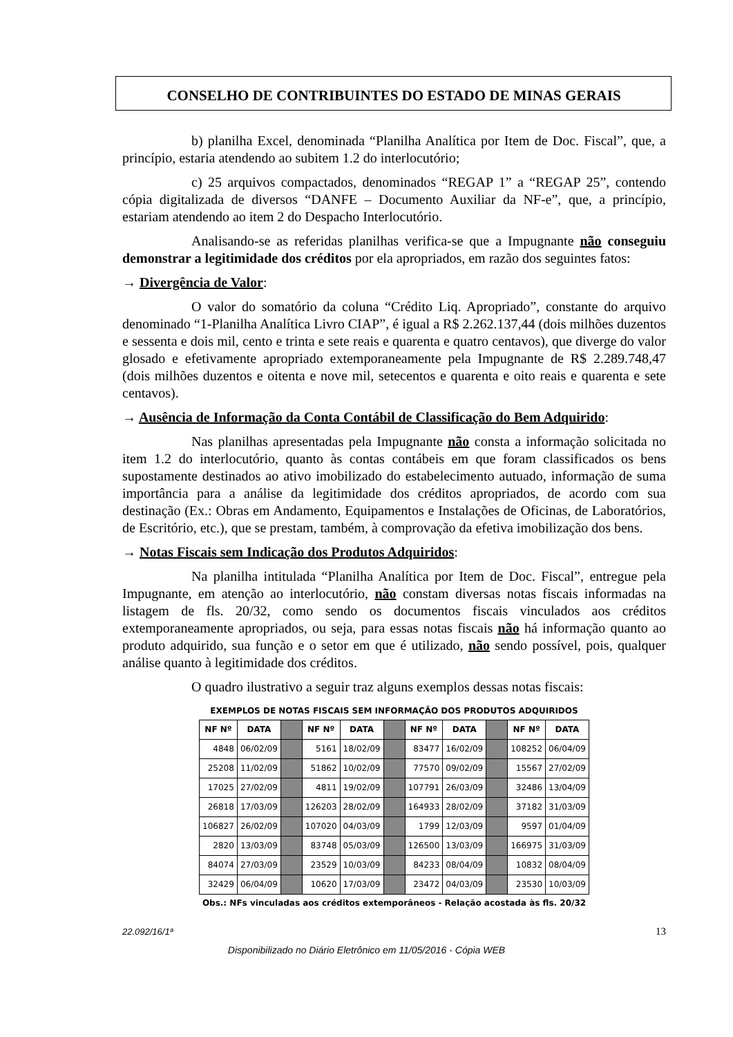CONSELHO DE CONTRIBUINTES DO ESTADO DE MINAS GERAIS
b) planilha Excel, denominada “Planilha Analítica por Item de Doc. Fiscal”, que, a princípio, estaria atendendo ao subitem 1.2 do interlocutório;
c) 25 arquivos compactados, denominados “REGAP 1” a “REGAP 25”, contendo cópia digitalizada de diversos “DANFE – Documento Auxiliar da NF-e”, que, a princípio, estariam atendendo ao item 2 do Despacho Interlocutório.
Analisando-se as referidas planilhas verifica-se que a Impugnante não conseguiu demonstrar a legitimidade dos créditos por ela apropriados, em razão dos seguintes fatos:
→ Divergência de Valor:
O valor do somatório da coluna “Crédito Liq. Apropriado”, constante do arquivo denominado “1-Planilha Analítica Livro CIAP”, é igual a R$ 2.262.137,44 (dois milhões duzentos e sessenta e dois mil, cento e trinta e sete reais e quarenta e quatro centavos), que diverge do valor glosado e efetivamente apropriado extemporaneamente pela Impugnante de R$ 2.289.748,47 (dois milhões duzentos e oitenta e nove mil, setecentos e quarenta e oito reais e quarenta e sete centavos).
→ Ausência de Informação da Conta Contábil de Classificação do Bem Adquirido:
Nas planilhas apresentadas pela Impugnante não consta a informação solicitada no item 1.2 do interlocutório, quanto às contas contábeis em que foram classificados os bens supostamente destinados ao ativo imobilizado do estabelecimento autuado, informação de suma importância para a análise da legitimidade dos créditos apropriados, de acordo com sua destinação (Ex.: Obras em Andamento, Equipamentos e Instalações de Oficinas, de Laboratórios, de Escritório, etc.), que se prestam, também, à comprovação da efetiva imobilização dos bens.
→ Notas Fiscais sem Indicação dos Produtos Adquiridos:
Na planilha intitulada “Planilha Analítica por Item de Doc. Fiscal”, entregue pela Impugnante, em atenção ao interlocutório, não constam diversas notas fiscais informadas na listagem de fls. 20/32, como sendo os documentos fiscais vinculados aos créditos extemporaneamente apropriados, ou seja, para essas notas fiscais não há informação quanto ao produto adquirido, sua função e o setor em que é utilizado, não sendo possível, pois, qualquer análise quanto à legitimidade dos créditos.
O quadro ilustrativo a seguir traz alguns exemplos dessas notas fiscais:
EXEMPLOS DE NOTAS FISCAIS SEM INFORMAÇÃO DOS PRODUTOS ADQUIRIDOS
| NF Nº | DATA | | NF Nº | DATA | | NF Nº | DATA | | NF Nº | DATA |
| 4848 | 06/02/09 | | 5161 | 18/02/09 | | 83477 | 16/02/09 | | 108252 | 06/04/09 |
| 25208 | 11/02/09 | | 51862 | 10/02/09 | | 77570 | 09/02/09 | | 15567 | 27/02/09 |
| 17025 | 27/02/09 | | 4811 | 19/02/09 | | 107791 | 26/03/09 | | 32486 | 13/04/09 |
| 26818 | 17/03/09 | | 126203 | 28/02/09 | | 164933 | 28/02/09 | | 37182 | 31/03/09 |
| 106827 | 26/02/09 | | 107020 | 04/03/09 | | 1799 | 12/03/09 | | 9597 | 01/04/09 |
| 2820 | 13/03/09 | | 83748 | 05/03/09 | | 126500 | 13/03/09 | | 166975 | 31/03/09 |
| 84074 | 27/03/09 | | 23529 | 10/03/09 | | 84233 | 08/04/09 | | 10832 | 08/04/09 |
| 32429 | 06/04/09 | | 10620 | 17/03/09 | | 23472 | 04/03/09 | | 23530 | 10/03/09 |
Obs.: NFs vinculadas aos créditos extemporâneos - Relação acostada às fls. 20/32
22.092/16/1ª 13
Disponibilizado no Diário Eletrônico em 11/05/2016 - Cópia WEB